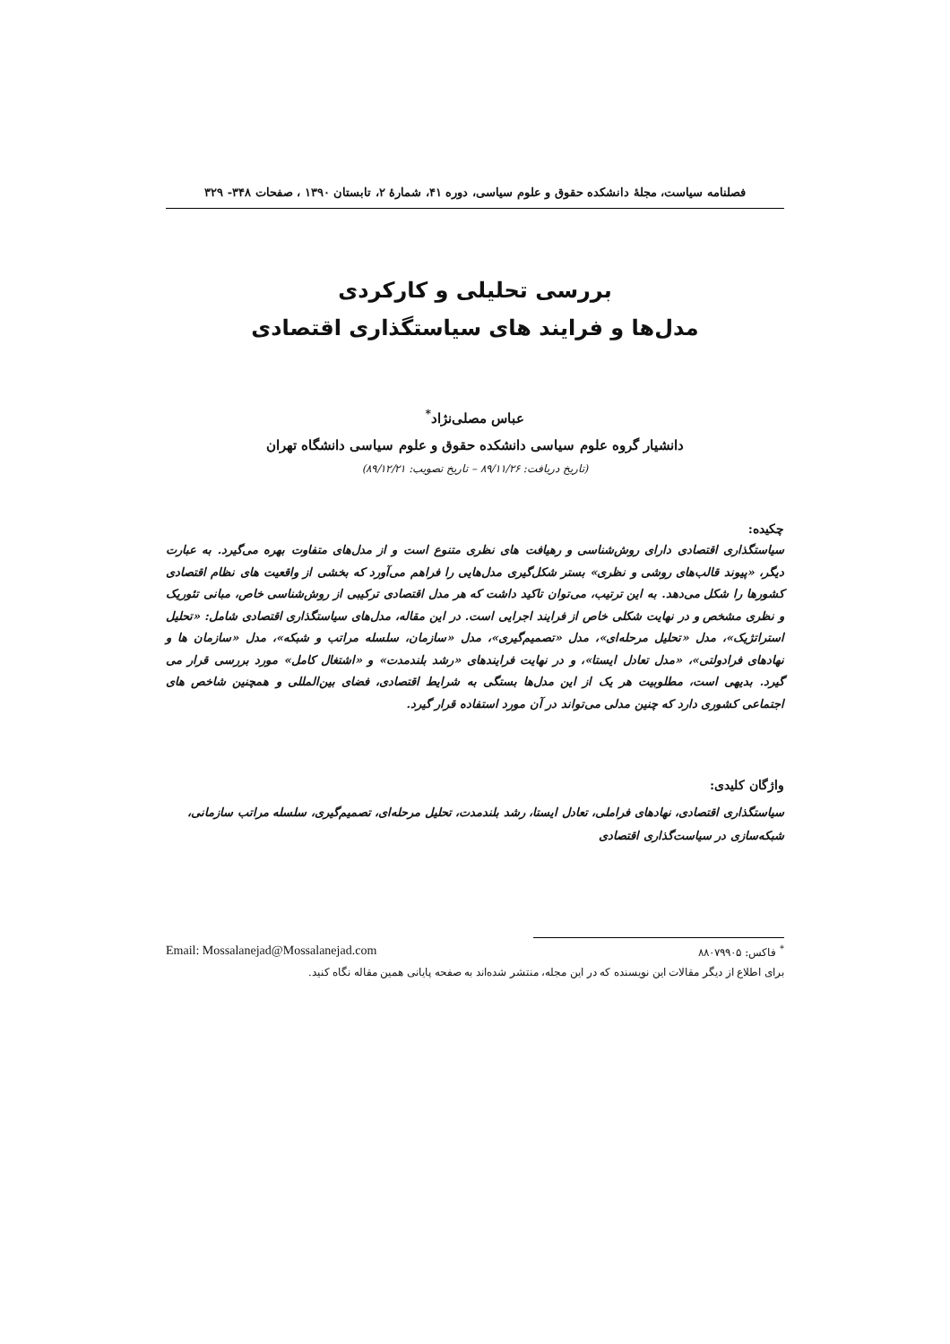فصلنامه سیاست، مجلهٔ دانشکده حقوق و علوم سیاسی، دوره ۴۱، شمارهٔ ۲، تابستان ۱۳۹۰ ، صفحات ۳۴۸- ۳۲۹
بررسی تحلیلی و کارکردی
مدل‌ها و فرایند های سیاستگذاری اقتصادی
عباس مصلی‌نژاد<sup>*</sup>
دانشیار گروه علوم سیاسی دانشکده حقوق و علوم سیاسی دانشگاه تهران
(تاریخ دریافت: ۸۹/۱۱/۲۶ – تاریخ تصویب: ۸۹/۱۲/۲۱)
چکیده:
سیاستگذاری اقتصادی دارای روش‌شناسی و رهیافت های نظری متنوع است و از مدل‌های متفاوت بهره می‌گیرد. به عبارت دیگر، «پیوند قالب‌های روشی و نظری» بستر شکل‌گیری مدل‌هایی را فراهم می‌آورد که بخشی از واقعیت های نظام اقتصادی کشورها را شکل می‌دهد. به این ترتیب، می‌توان تاکید داشت که هر مدل اقتصادی ترکیبی از روش‌شناسی خاص، مبانی تئوریک و نظری مشخص و در نهایت شکلی خاص از فرایند اجرایی است. در این مقاله، مدل‌های سیاستگذاری اقتصادی شامل: «تحلیل استراتژیک»، مدل «تحلیل مرحله‌ای»، مدل «تصمیم‌گیری»، مدل «سازمان، سلسله مراتب و شبکه»، مدل «سازمان ها و نهادهای فرادولتی»، «مدل تعادل ایستا»، و در نهایت فرایندهای «رشد بلندمدت» و «اشتغال کامل» مورد بررسی قرار می گیرد. بدیهی است، مطلوبیت هر یک از این مدل‌ها بستگی به شرایط اقتصادی، فضای بین‌المللی و همچنین شاخص های اجتماعی کشوری دارد که چنین مدلی می‌تواند در آن مورد استفاده قرار گیرد.
واژگان کلیدی:
سیاستگذاری اقتصادی، نهادهای فراملی، تعادل ایستا، رشد بلندمدت، تحلیل مرحله‌ای، تصمیم‌گیری، سلسله مراتب سازمانی، شبکه‌سازی در سیاست‌گذاری اقتصادی
<sup>*</sup> فاکس: ۸۸۰۷۹۹۰۵ Email: Mossalanejad@Mossalanejad.com
برای اطلاع از دیگر مقالات این نویسنده که در این مجله، منتشر شده‌اند به صفحه پایانی همین مقاله نگاه کنید.